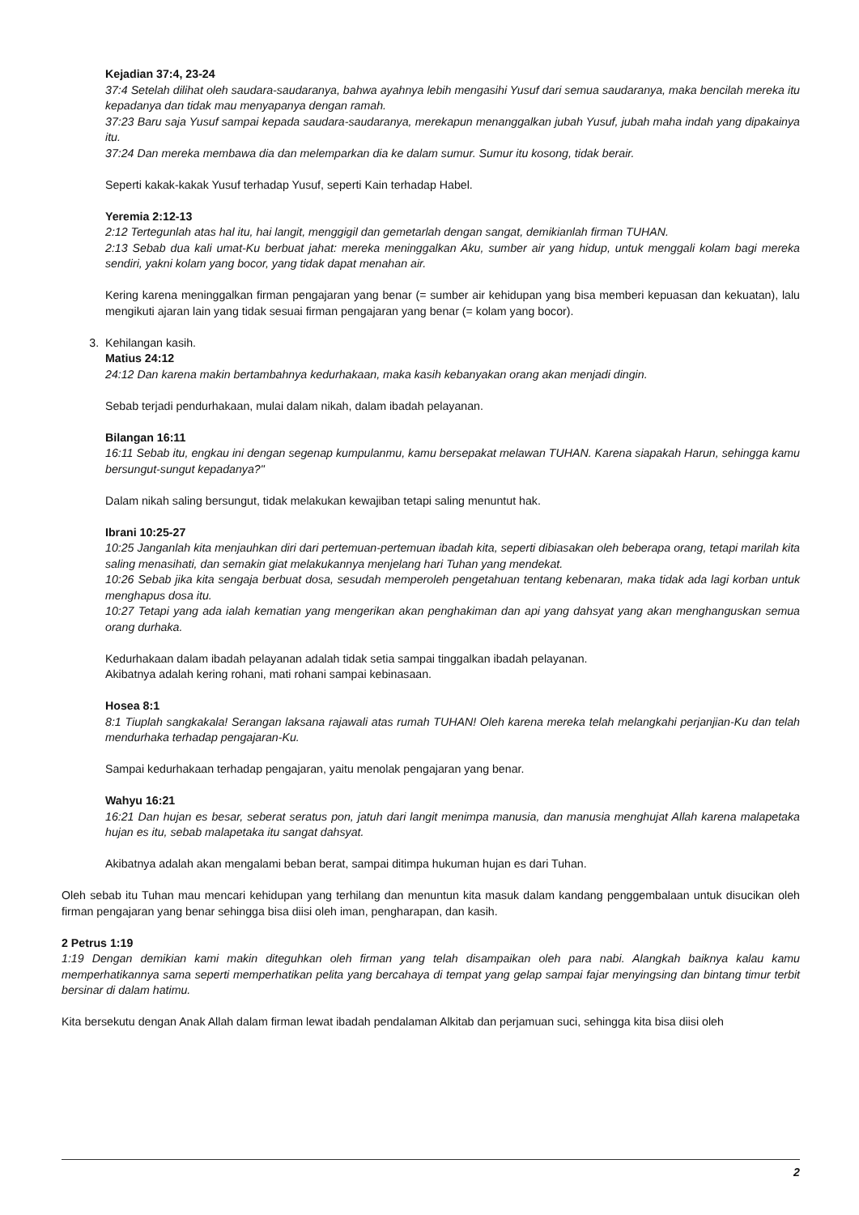Kejadian 37:4, 23-24
37:4 Setelah dilihat oleh saudara-saudaranya, bahwa ayahnya lebih mengasihi Yusuf dari semua saudaranya, maka bencilah mereka itu kepadanya dan tidak mau menyapanya dengan ramah.
37:23 Baru saja Yusuf sampai kepada saudara-saudaranya, merekapun menanggalkan jubah Yusuf, jubah maha indah yang dipakainya itu.
37:24 Dan mereka membawa dia dan melemparkan dia ke dalam sumur. Sumur itu kosong, tidak berair.
Seperti kakak-kakak Yusuf terhadap Yusuf, seperti Kain terhadap Habel.
Yeremia 2:12-13
2:12 Tertegunlah atas hal itu, hai langit, menggigil dan gemetarlah dengan sangat, demikianlah firman TUHAN.
2:13 Sebab dua kali umat-Ku berbuat jahat: mereka meninggalkan Aku, sumber air yang hidup, untuk menggali kolam bagi mereka sendiri, yakni kolam yang bocor, yang tidak dapat menahan air.
Kering karena meninggalkan firman pengajaran yang benar (= sumber air kehidupan yang bisa memberi kepuasan dan kekuatan), lalu mengikuti ajaran lain yang tidak sesuai firman pengajaran yang benar (= kolam yang bocor).
3. Kehilangan kasih.
Matius 24:12
24:12 Dan karena makin bertambahnya kedurhakaan, maka kasih kebanyakan orang akan menjadi dingin.
Sebab terjadi pendurhakaan, mulai dalam nikah, dalam ibadah pelayanan.
Bilangan 16:11
16:11 Sebab itu, engkau ini dengan segenap kumpulanmu, kamu bersepakat melawan TUHAN. Karena siapakah Harun, sehingga kamu bersungut-sungut kepadanya?"
Dalam nikah saling bersungut, tidak melakukan kewajiban tetapi saling menuntut hak.
Ibrani 10:25-27
10:25 Janganlah kita menjauhkan diri dari pertemuan-pertemuan ibadah kita, seperti dibiasakan oleh beberapa orang, tetapi marilah kita saling menasihati, dan semakin giat melakukannya menjelang hari Tuhan yang mendekat.
10:26 Sebab jika kita sengaja berbuat dosa, sesudah memperoleh pengetahuan tentang kebenaran, maka tidak ada lagi korban untuk menghapus dosa itu.
10:27 Tetapi yang ada ialah kematian yang mengerikan akan penghakiman dan api yang dahsyat yang akan menghanguskan semua orang durhaka.
Kedurhakaan dalam ibadah pelayanan adalah tidak setia sampai tinggalkan ibadah pelayanan.
Akibatnya adalah kering rohani, mati rohani sampai kebinasaan.
Hosea 8:1
8:1 Tiuplah sangkakala! Serangan laksana rajawali atas rumah TUHAN! Oleh karena mereka telah melangkahi perjanjian-Ku dan telah mendurhaka terhadap pengajaran-Ku.
Sampai kedurhakaan terhadap pengajaran, yaitu menolak pengajaran yang benar.
Wahyu 16:21
16:21 Dan hujan es besar, seberat seratus pon, jatuh dari langit menimpa manusia, dan manusia menghujat Allah karena malapetaka hujan es itu, sebab malapetaka itu sangat dahsyat.
Akibatnya adalah akan mengalami beban berat, sampai ditimpa hukuman hujan es dari Tuhan.
Oleh sebab itu Tuhan mau mencari kehidupan yang terhilang dan menuntun kita masuk dalam kandang penggembalaan untuk disucikan oleh firman pengajaran yang benar sehingga bisa diisi oleh iman, pengharapan, dan kasih.
2 Petrus 1:19
1:19 Dengan demikian kami makin diteguhkan oleh firman yang telah disampaikan oleh para nabi. Alangkah baiknya kalau kamu memperhatikannya sama seperti memperhatikan pelita yang bercahaya di tempat yang gelap sampai fajar menyingsing dan bintang timur terbit bersinar di dalam hatimu.
Kita bersekutu dengan Anak Allah dalam firman lewat ibadah pendalaman Alkitab dan perjamuan suci, sehingga kita bisa diisi oleh
2